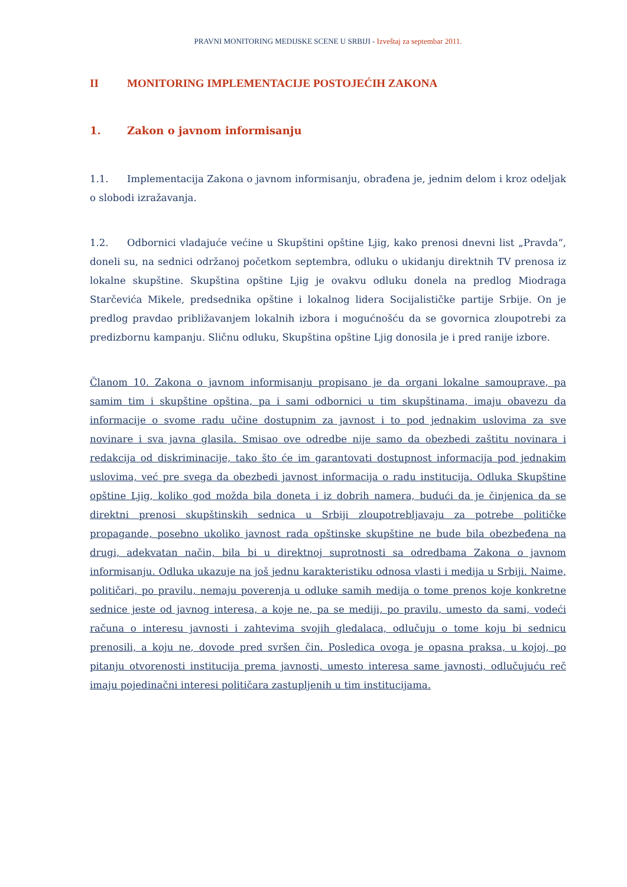PRAVNI MONITORING MEDIJSKE SCENE U SRBIJI - Izveštaj za septembar 2011.
II MONITORING IMPLEMENTACIJE POSTOJEĆIH ZAKONA
1. Zakon o javnom informisanju
1.1. Implementacija Zakona o javnom informisanju, obrađena je, jednim delom i kroz odeljak o slobodi izražavanja.
1.2. Odbornici vladajuće većine u Skupštini opštine Ljig, kako prenosi dnevni list „Pravda“, doneli su, na sednici održanoj početkom septembra, odluku o ukidanju direktnih TV prenosa iz lokalne skupštine. Skupština opštine Ljig je ovakvu odluku donela na predlog Miodraga Starčevića Mikele, predsednika opštine i lokalnog lidera Socijalističke partije Srbije. On je predlog pravdao približavanjem lokalnih izbora i mogućnošću da se govornica zloupotrebi za predizbornu kampanju. Sličnu odluku, Skupština opštine Ljig donosila je i pred ranije izbore.
Članom 10. Zakona o javnom informisanju propisano je da organi lokalne samouprave, pa samim tim i skupštine opština, pa i sami odbornici u tim skupštinama, imaju obavezu da informacije o svome radu učine dostupnim za javnost i to pod jednakim uslovima za sve novinare i sva javna glasila. Smisao ove odredbe nije samo da obezbedi zaštitu novinara i redakcija od diskriminacije, tako što će im garantovati dostupnost informacija pod jednakim uslovima, već pre svega da obezbedi javnost informacija o radu institucija. Odluka Skupštine opštine Ljig, koliko god možda bila doneta i iz dobrih namera, budući da je činjenica da se direktni prenosi skupštinskih sednica u Srbiji zloupotrebljavaju za potrebe političke propagande, posebno ukoliko javnost rada opštinske skupštine ne bude bila obezbeđena na drugi, adekvatan način, bila bi u direktnoj suprotnosti sa odredbama Zakona o javnom informisanju. Odluka ukazuje na još jednu karakteristiku odnosa vlasti i medija u Srbiji. Naime, političari, po pravilu, nemaju poverenja u odluke samih medija o tome prenos koje konkretne sednice jeste od javnog interesa, a koje ne, pa se mediji, po pravilu, umesto da sami, vodeći računa o interesu javnosti i zahtevima svojih gledalaca, odlučuju o tome koju bi sednicu prenosili, a koju ne, dovode pred svršen čin. Posledica ovoga je opasna praksa, u kojoj, po pitanju otvorenosti institucija prema javnosti, umesto interesa same javnosti, odlučujuću reč imaju pojedinačni interesi političara zastupljenih u tim institucijama.